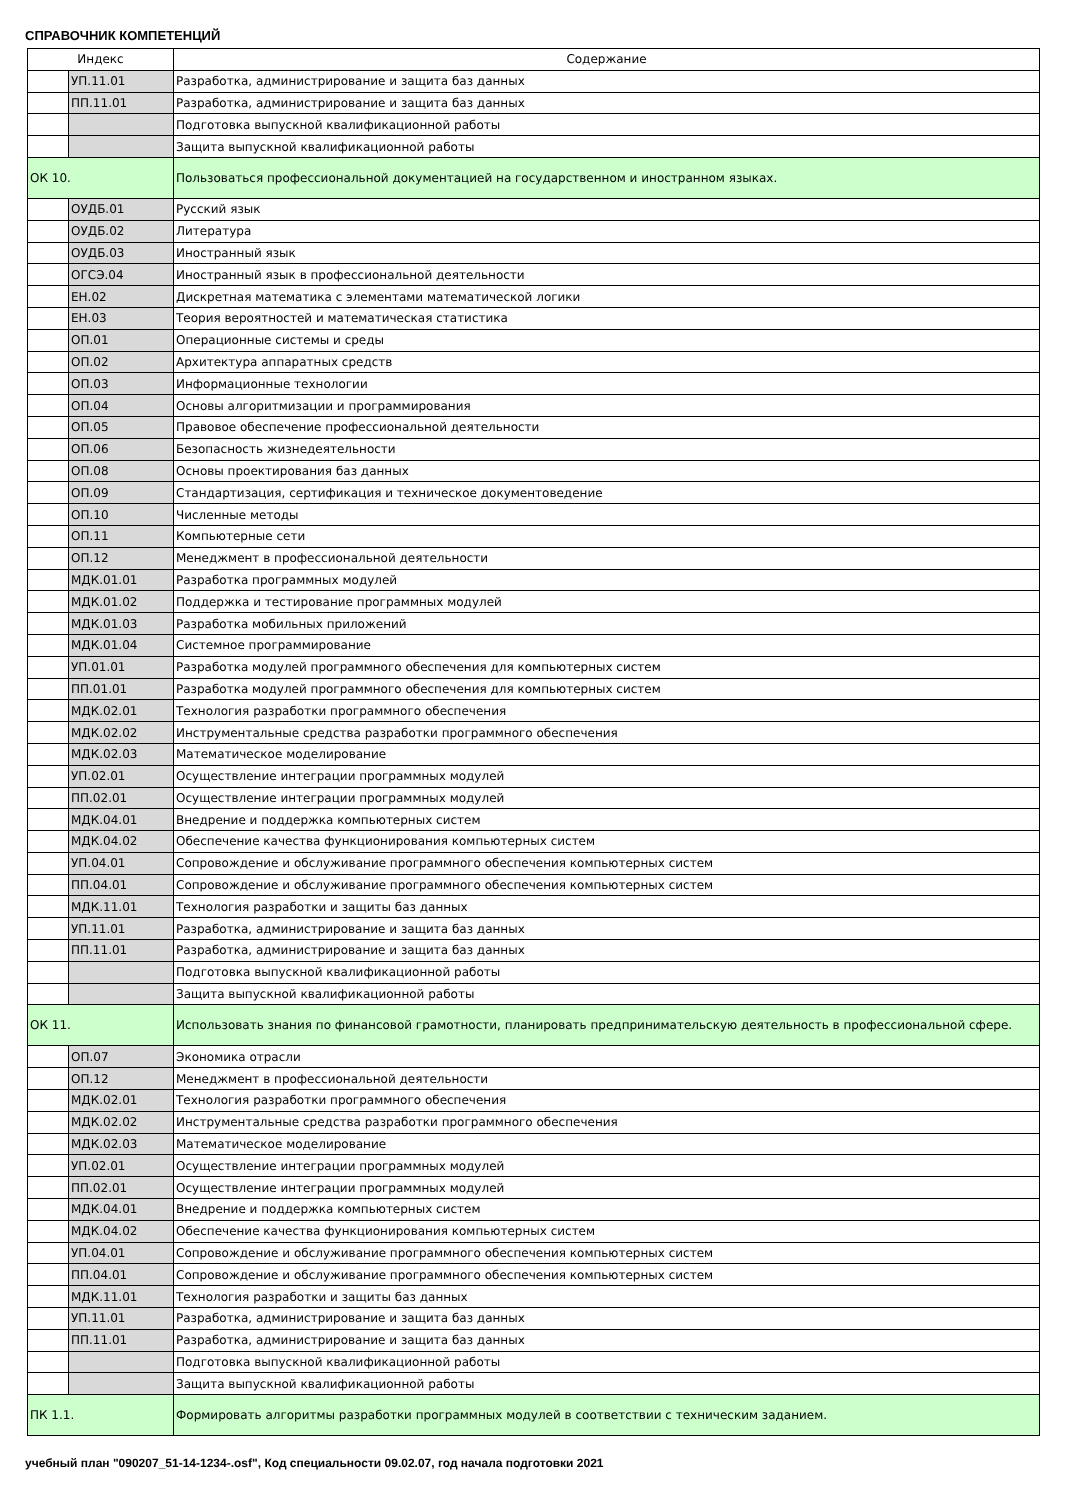СПРАВОЧНИК КОМПЕТЕНЦИЙ
| Индекс | | Содержание |
| --- | --- | --- |
| | УП.11.01 | Разработка, администрирование и защита баз данных |
| | ПП.11.01 | Разработка, администрирование и защита баз данных |
| | | Подготовка выпускной квалификационной работы |
| | | Защита выпускной квалификационной работы |
| ОК 10. | | Пользоваться профессиональной документацией на государственном и иностранном языках. |
| | ОУДБ.01 | Русский язык |
| | ОУДБ.02 | Литература |
| | ОУДБ.03 | Иностранный язык |
| | ОГСЭ.04 | Иностранный язык в профессиональной деятельности |
| | ЕН.02 | Дискретная математика с элементами математической логики |
| | ЕН.03 | Теория вероятностей и математическая статистика |
| | ОП.01 | Операционные системы и среды |
| | ОП.02 | Архитектура аппаратных средств |
| | ОП.03 | Информационные технологии |
| | ОП.04 | Основы алгоритмизации и программирования |
| | ОП.05 | Правовое обеспечение профессиональной деятельности |
| | ОП.06 | Безопасность жизнедеятельности |
| | ОП.08 | Основы проектирования баз данных |
| | ОП.09 | Стандартизация, сертификация и техническое документоведение |
| | ОП.10 | Численные методы |
| | ОП.11 | Компьютерные сети |
| | ОП.12 | Менеджмент в профессиональной деятельности |
| | МДК.01.01 | Разработка программных модулей |
| | МДК.01.02 | Поддержка и тестирование программных модулей |
| | МДК.01.03 | Разработка мобильных приложений |
| | МДК.01.04 | Системное программирование |
| | УП.01.01 | Разработка модулей программного обеспечения для компьютерных систем |
| | ПП.01.01 | Разработка модулей программного обеспечения для компьютерных систем |
| | МДК.02.01 | Технология разработки программного обеспечения |
| | МДК.02.02 | Инструментальные средства разработки программного обеспечения |
| | МДК.02.03 | Математическое моделирование |
| | УП.02.01 | Осуществление интеграции программных модулей |
| | ПП.02.01 | Осуществление интеграции программных модулей |
| | МДК.04.01 | Внедрение и поддержка компьютерных систем |
| | МДК.04.02 | Обеспечение качества функционирования компьютерных систем |
| | УП.04.01 | Сопровождение и обслуживание программного обеспечения компьютерных систем |
| | ПП.04.01 | Сопровождение и обслуживание программного обеспечения компьютерных систем |
| | МДК.11.01 | Технология разработки и защиты баз данных |
| | УП.11.01 | Разработка, администрирование и защита баз данных |
| | ПП.11.01 | Разработка, администрирование и защита баз данных |
| | | Подготовка выпускной квалификационной работы |
| | | Защита выпускной квалификационной работы |
| ОК 11. | | Использовать знания по финансовой грамотности, планировать предпринимательскую деятельность в профессиональной сфере. |
| | ОП.07 | Экономика отрасли |
| | ОП.12 | Менеджмент в профессиональной деятельности |
| | МДК.02.01 | Технология разработки программного обеспечения |
| | МДК.02.02 | Инструментальные средства разработки программного обеспечения |
| | МДК.02.03 | Математическое моделирование |
| | УП.02.01 | Осуществление интеграции программных модулей |
| | ПП.02.01 | Осуществление интеграции программных модулей |
| | МДК.04.01 | Внедрение и поддержка компьютерных систем |
| | МДК.04.02 | Обеспечение качества функционирования компьютерных систем |
| | УП.04.01 | Сопровождение и обслуживание программного обеспечения компьютерных систем |
| | ПП.04.01 | Сопровождение и обслуживание программного обеспечения компьютерных систем |
| | МДК.11.01 | Технология разработки и защиты баз данных |
| | УП.11.01 | Разработка, администрирование и защита баз данных |
| | ПП.11.01 | Разработка, администрирование и защита баз данных |
| | | Подготовка выпускной квалификационной работы |
| | | Защита выпускной квалификационной работы |
| ПК 1.1. | | Формировать алгоритмы разработки программных модулей в соответствии с техническим заданием. |
учебный план "090207_51-14-1234-.osf", Код специальности 09.02.07, год начала подготовки 2021